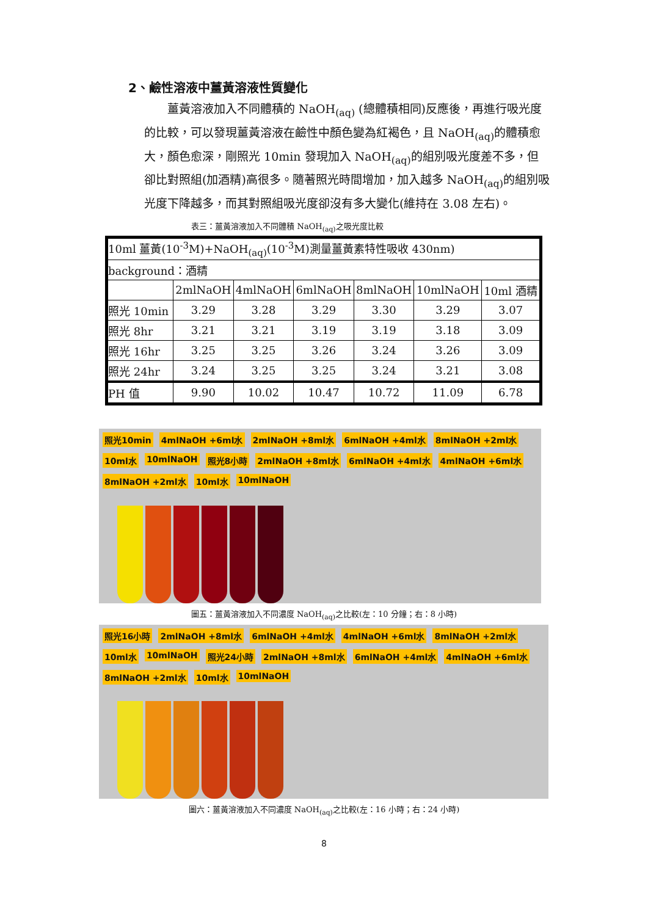2、鹼性溶液中薑黃溶液性質變化
薑黃溶液加入不同體積的 NaOH<sub>(aq)</sub> (總體積相同)反應後，再進行吸光度的比較，可以發現薑黃溶液在鹼性中顏色變為紅褐色，且 NaOH<sub>(aq)</sub>的體積愈大，顏色愈深，剛照光 10min 發現加入 NaOH<sub>(aq)</sub>的組別吸光度差不多，但卻比對照組(加酒精)高很多。隨著照光時間增加，加入越多 NaOH<sub>(aq)</sub>的組別吸光度下降越多，而其對照組吸光度卻沒有多大變化(維持在 3.08 左右)。
表三：薑黃溶液加入不同體積 NaOH<sub>(aq)</sub>之吸光度比較
| 10ml 薑黃(10<sup>-3</sup>M)+NaOH<sub>(aq)</sub>(10<sup>-3</sup>M)測量薑黃素特性吸收 430nm) | | | | | | |
| background：酒精 | | | | | | |
| | 2mlNaOH | 4mlNaOH | 6mlNaOH | 8mlNaOH | 10mlNaOH | 10ml 酒精 |
| 照光 10min | 3.29 | 3.28 | 3.29 | 3.30 | 3.29 | 3.07 |
| 照光 8hr | 3.21 | 3.21 | 3.19 | 3.19 | 3.18 | 3.09 |
| 照光 16hr | 3.25 | 3.25 | 3.26 | 3.24 | 3.26 | 3.09 |
| 照光 24hr | 3.24 | 3.25 | 3.25 | 3.24 | 3.21 | 3.08 |
| PH 值 | 9.90 | 10.02 | 10.47 | 10.72 | 11.09 | 6.78 |
照光10min 4mlNaOH +6ml水 2mlNaOH +8ml水 6mlNaOH +4ml水 8mlNaOH +2ml水 10ml水 10mlNaOH 照光8小時 2mlNaOH +8ml水 6mlNaOH +4ml水 4mlNaOH +6ml水 8mlNaOH +2ml水 10ml水 10mlNaOH
圖五：薑黃溶液加入不同濃度 NaOH<sub>(aq)</sub>之比較(左：10 分鐘；右：8 小時)
照光16小時 2mlNaOH +8ml水 6mlNaOH +4ml水 4mlNaOH +6ml水 8mlNaOH +2ml水 10ml水 10mlNaOH 照光24小時 2mlNaOH +8ml水 6mlNaOH +4ml水 4mlNaOH +6ml水 8mlNaOH +2ml水 10ml水 10mlNaOH
圖六：薑黃溶液加入不同濃度 NaOH<sub>(aq)</sub>之比較(左：16 小時；右：24 小時)
8